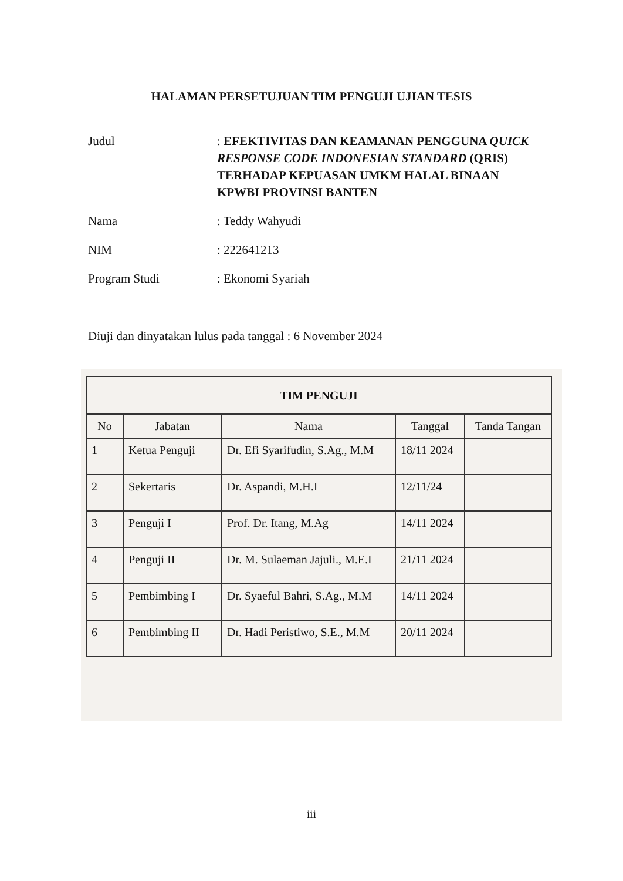HALAMAN PERSETUJUAN TIM PENGUJI UJIAN TESIS
Judul : EFEKTIVITAS DAN KEAMANAN PENGGUNA QUICK RESPONSE CODE INDONESIAN STANDARD (QRIS) TERHADAP KEPUASAN UMKM HALAL BINAAN KPWBI PROVINSI BANTEN
Nama : Teddy Wahyudi
NIM : 222641213
Program Studi : Ekonomi Syariah
Diuji dan dinyatakan lulus pada tanggal : 6 November 2024
| TIM PENGUJI | | | | |
| --- | --- | --- | --- | --- |
| No | Jabatan | Nama | Tanggal | Tanda Tangan |
| 1 | Ketua Penguji | Dr. Efi Syarifudin, S.Ag., M.M | 18/11 2024 | |
| 2 | Sekertaris | Dr. Aspandi, M.H.I | 12/11/24 | |
| 3 | Penguji I | Prof. Dr. Itang, M.Ag | 14/11 2024 | |
| 4 | Penguji II | Dr. M. Sulaeman Jajuli., M.E.I | 21/11 2024 | |
| 5 | Pembimbing I | Dr. Syaeful Bahri, S.Ag., M.M | 14/11 2024 | |
| 6 | Pembimbing II | Dr. Hadi Peristiwo, S.E., M.M | 20/11 2024 | |
iii